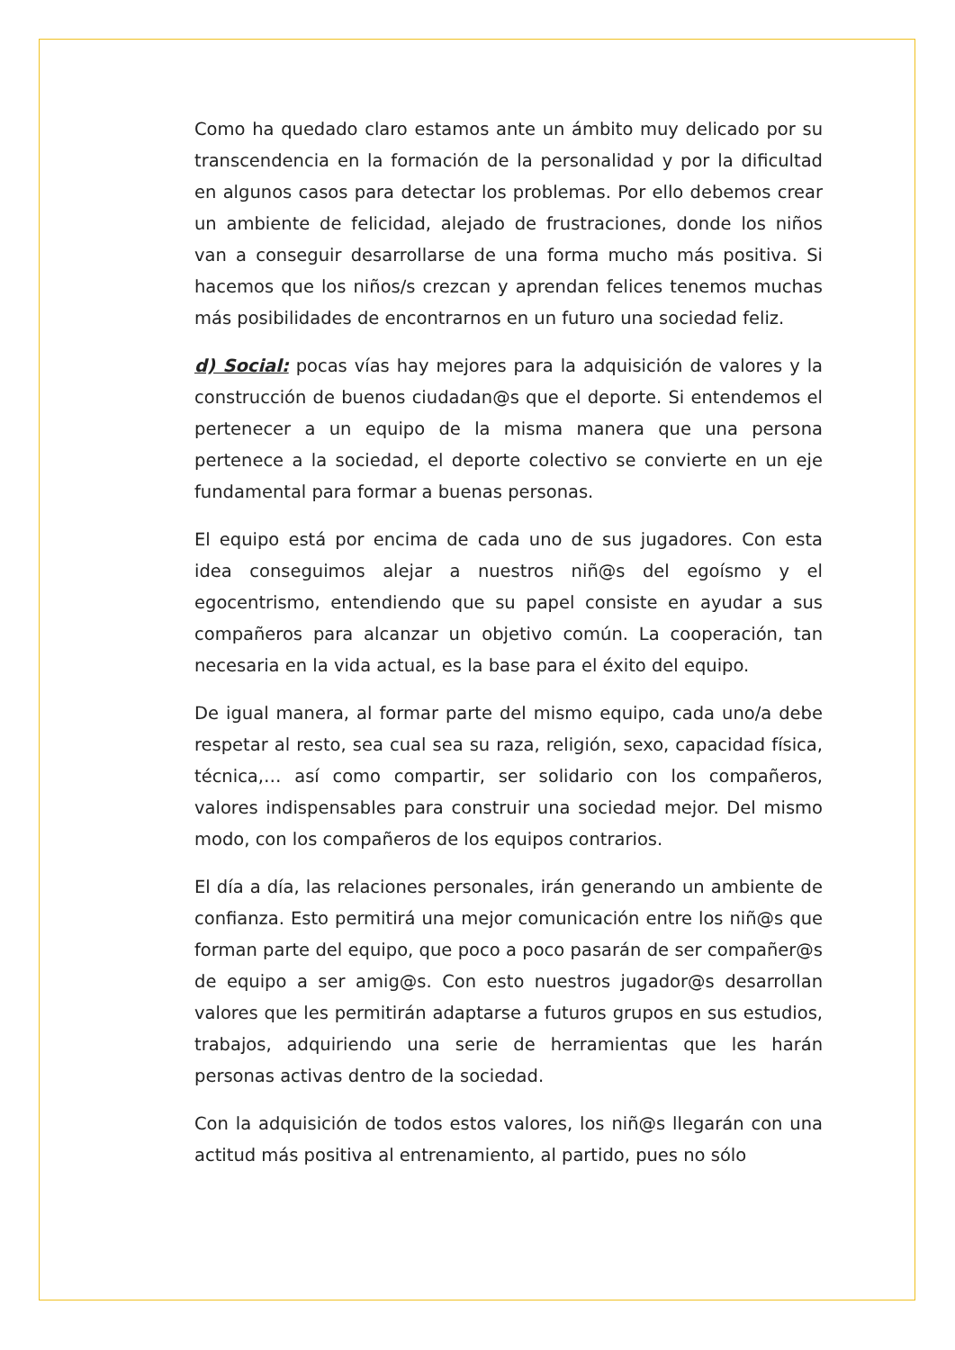Como ha quedado claro estamos ante un ámbito muy delicado por su transcendencia en la formación de la personalidad y por la dificultad en algunos casos para detectar los problemas. Por ello debemos crear un ambiente de felicidad, alejado de frustraciones, donde los niños van a conseguir desarrollarse de una forma mucho más positiva. Si hacemos que los niños/s crezcan y aprendan felices tenemos muchas más posibilidades de encontrarnos en un futuro una sociedad feliz.
d) Social: pocas vías hay mejores para la adquisición de valores y la construcción de buenos ciudadan@s que el deporte. Si entendemos el pertenecer a un equipo de la misma manera que una persona pertenece a la sociedad, el deporte colectivo se convierte en un eje fundamental para formar a buenas personas.
El equipo está por encima de cada uno de sus jugadores. Con esta idea conseguimos alejar a nuestros niñ@s del egoísmo y el egocentrismo, entendiendo que su papel consiste en ayudar a sus compañeros para alcanzar un objetivo común. La cooperación, tan necesaria en la vida actual, es la base para el éxito del equipo.
De igual manera, al formar parte del mismo equipo, cada uno/a debe respetar al resto, sea cual sea su raza, religión, sexo, capacidad física, técnica,… así como compartir, ser solidario con los compañeros, valores indispensables para construir una sociedad mejor. Del mismo modo, con los compañeros de los equipos contrarios.
El día a día, las relaciones personales, irán generando un ambiente de confianza. Esto permitirá una mejor comunicación entre los niñ@s que forman parte del equipo, que poco a poco pasarán de ser compañer@s de equipo a ser amig@s. Con esto nuestros jugador@s desarrollan valores que les permitirán adaptarse a futuros grupos en sus estudios, trabajos, adquiriendo una serie de herramientas que les harán personas activas dentro de la sociedad.
Con la adquisición de todos estos valores, los niñ@s llegarán con una actitud más positiva al entrenamiento, al partido, pues no sólo